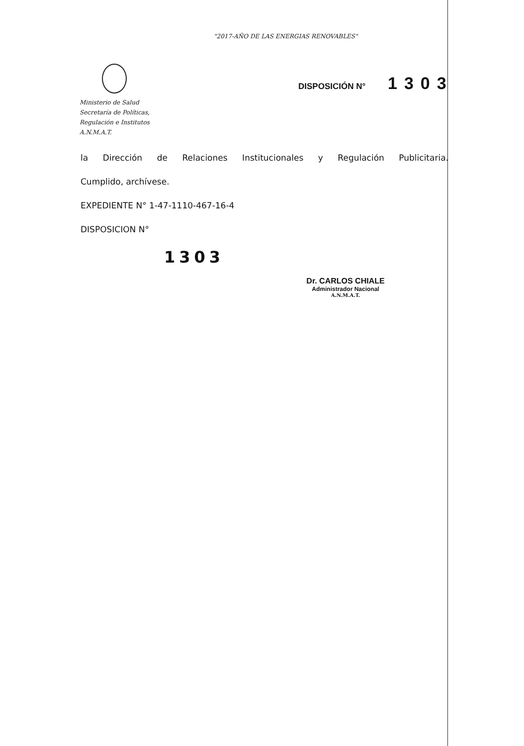"2017-AÑO DE LAS ENERGIAS RENOVABLES"
Ministerio de Salud
Secretaría de Políticas,
Regulación e Institutos
A.N.M.A.T.
DISPOSICIÓN N° 1303
la Dirección de Relaciones Institucionales y Regulación Publicitaria.
Cumplido, archívese.
EXPEDIENTE N° 1-47-1110-467-16-4
DISPOSICION N°
1303
Dr. CARLOS CHIALE
Administrador Nacional
A.N.M.A.T.